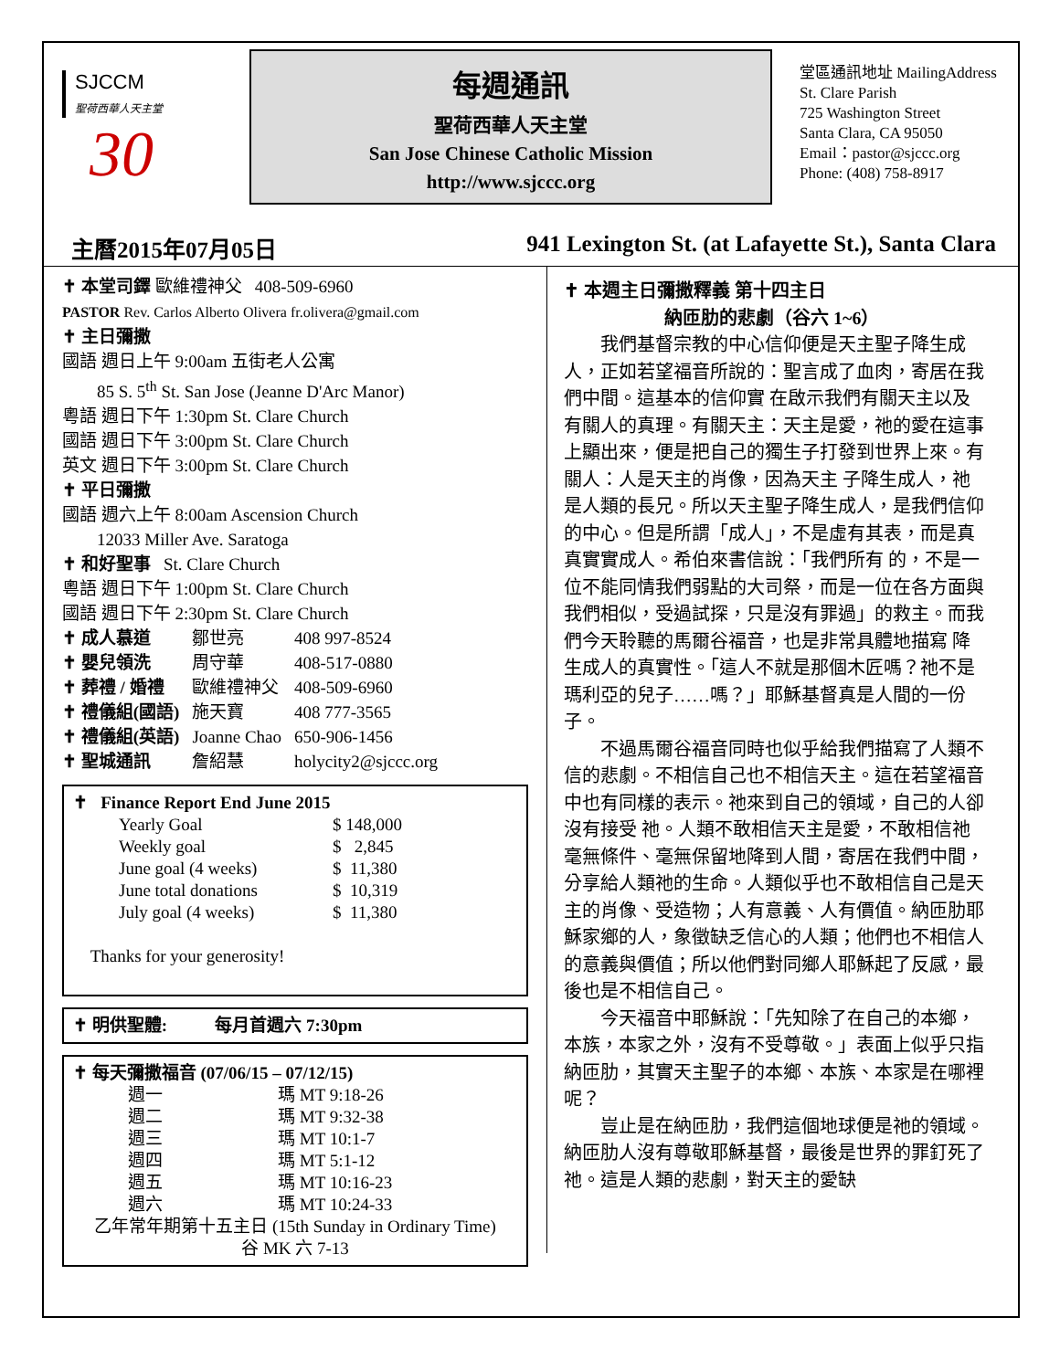SJCCM
聖荷西華人天主堂
30
每週通訊
聖荷西華人天主堂
San Jose Chinese Catholic Mission
http://www.sjccc.org
堂區通訊地址 MailingAddress
St. Clare Parish
725 Washington Street
Santa Clara, CA 95050
Email：pastor@sjccc.org
Phone: (408) 758-8917
主曆2015年07月05日 941 Lexington St. (at Lafayette St.), Santa Clara
✝ 本堂司鐸 歐維禮神父 408-509-6960
PASTOR Rev. Carlos Alberto Olivera fr.olivera@gmail.com
✝ 主日彌撒
國語 週日上午 9:00am 五街老人公寓
85 S. 5<sup>th</sup> St. San Jose (Jeanne D'Arc Manor)
粵語 週日下午 1:30pm St. Clare Church
國語 週日下午 3:00pm St. Clare Church
英文 週日下午 3:00pm St. Clare Church
✝ 平日彌撒
國語 週六上午 8:00am Ascension Church
12033 Miller Ave. Saratoga
✝ 和好聖事 St. Clare Church
粵語 週日下午 1:00pm St. Clare Church
國語 週日下午 2:30pm St. Clare Church
| ✝ 成人慕道 | 鄒世亮 | 408 997-8524 |
| ✝ 嬰兒領洗 | 周守華 | 408-517-0880 |
| ✝ 葬禮 / 婚禮 | 歐維禮神父 | 408-509-6960 |
| ✝ 禮儀組(國語) | 施天寶 | 408 777-3565 |
| ✝ 禮儀組(英語) | Joanne Chao | 650-906-1456 |
| ✝ 聖城通訊 | 詹紹慧 | holycity2@sjccc.org |
✝ Finance Report End June 2015
| Yearly Goal | $ 148,000 |
| Weekly goal | $ 2,845 |
| June goal (4 weeks) | $ 11,380 |
| June total donations | $ 10,319 |
| July goal (4 weeks) | $ 11,380 |
Thanks for your generosity!
✝ 明供聖體: 每月首週六 7:30pm
✝ 每天彌撒福音 (07/06/15 – 07/12/15)
| 週一 | 瑪 MT 9:18-26 |
| 週二 | 瑪 MT 9:32-38 |
| 週三 | 瑪 MT 10:1-7 |
| 週四 | 瑪 MT 5:1-12 |
| 週五 | 瑪 MT 10:16-23 |
| 週六 | 瑪 MT 10:24-33 |
乙年常年期第十五主日 (15th Sunday in Ordinary Time)
谷 MK 六 7-13
✝ 本週主日彌撒釋義 第十四主日
納匝肋的悲劇（谷六 1~6）
我們基督宗教的中心信仰便是天主聖子降生成人，正如若望福音所說的：聖言成了血肉，寄居在我們中間。這基本的信仰實 在啟示我們有關天主以及有關人的真理。有關天主：天主是愛，祂的愛在這事上顯出來，便是把自己的獨生子打發到世界上來。有關人：人是天主的肖像，因為天主 子降生成人，祂是人類的長兄。所以天主聖子降生成人，是我們信仰的中心。但是所謂「成人」，不是虛有其表，而是真真實實成人。希伯來書信說：「我們所有 的，不是一位不能同情我們弱點的大司祭，而是一位在各方面與我們相似，受過試探，只是沒有罪過」的救主。而我們今天聆聽的馬爾谷福音，也是非常具體地描寫 降生成人的真實性。「這人不就是那個木匠嗎？祂不是瑪利亞的兒子……嗎？」耶穌基督真是人間的一份子。
不過馬爾谷福音同時也似乎給我們描寫了人類不信的悲劇。不相信自己也不相信天主。這在若望福音中也有同樣的表示。祂來到自己的領域，自己的人卻沒有接受 祂。人類不敢相信天主是愛，不敢相信祂毫無條件、毫無保留地降到人間，寄居在我們中間，分享給人類祂的生命。人類似乎也不敢相信自己是天主的肖像、受造物；人有意義、人有價值。納匝肋耶穌家鄉的人，象徵缺乏信心的人類；他們也不相信人的意義與價值；所以他們對同鄉人耶穌起了反感，最後也是不相信自己。
今天福音中耶穌說：「先知除了在自己的本鄉，本族，本家之外，沒有不受尊敬。」表面上似乎只指納匝肋，其實天主聖子的本鄉、本族、本家是在哪裡呢？
豈止是在納匝肋，我們這個地球便是祂的領域。納匝肋人沒有尊敬耶穌基督，最後是世界的罪釘死了祂。這是人類的悲劇，對天主的愛缺